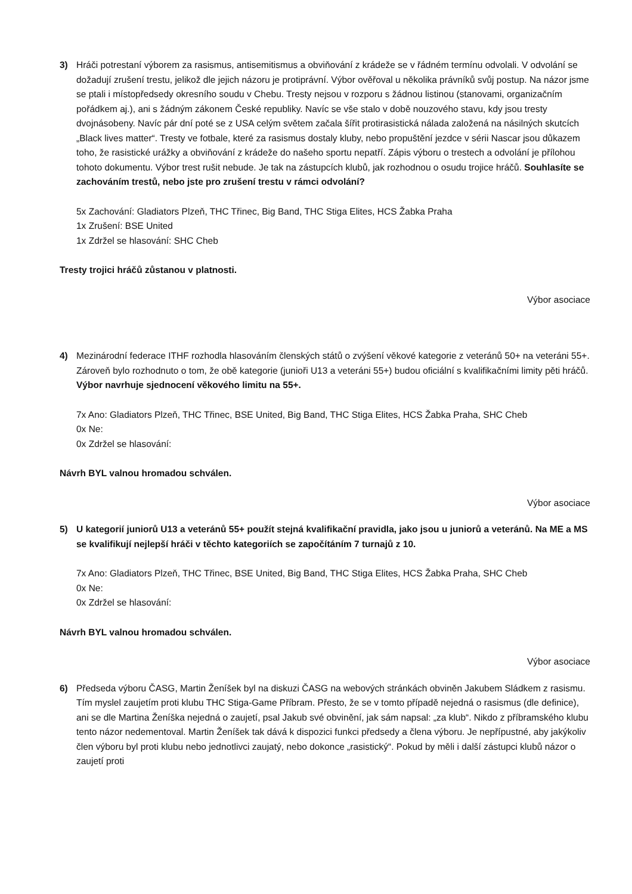3) Hráči potrestaní výborem za rasismus, antisemitismus a obviňování z krádeže se v řádném termínu odvolali. V odvolání se dožadují zrušení trestu, jelikož dle jejich názoru je protiprávní. Výbor ověřoval u několika právníků svůj postup. Na názor jsme se ptali i místopředsedy okresního soudu v Chebu. Tresty nejsou v rozporu s žádnou listinou (stanovami, organizačním pořádkem aj.), ani s žádným zákonem České republiky. Navíc se vše stalo v době nouzového stavu, kdy jsou tresty dvojnásobeny. Navíc pár dní poté se z USA celým světem začala šířit protirasistická nálada založená na násilných skutcích „Black lives matter“. Tresty ve fotbale, které za rasismus dostaly kluby, nebo propuštění jezdce v sérii Nascar jsou důkazem toho, že rasistické urážky a obviňování z krádeže do našeho sportu nepatří. Zápis výboru o trestech a odvolání je přílohou tohoto dokumentu. Výbor trest rušit nebude. Je tak na zástupcích klubů, jak rozhodnou o osudu trojice hráčů. Souhlasíte se zachováním trestů, nebo jste pro zrušení trestu v rámci odvolání?
5x Zachování: Gladiators Plzeň, THC Třinec, Big Band, THC Stiga Elites, HCS Žabka Praha
1x Zrušení: BSE United
1x Zdržel se hlasování: SHC Cheb
Tresty trojici hráčů zůstanou v platnosti.
Výbor asociace
4) Mezinárodní federace ITHF rozhodla hlasováním členských států o zvýšení věkové kategorie z veteránů 50+ na veteráni 55+. Zároveň bylo rozhodnuto o tom, že obě kategorie (junioři U13 a veteráni 55+) budou oficiální s kvalifikačními limity pěti hráčů. Výbor navrhuje sjednocení věkového limitu na 55+.
7x Ano: Gladiators Plzeň, THC Třinec, BSE United, Big Band, THC Stiga Elites, HCS Žabka Praha, SHC Cheb
0x Ne:
0x Zdržel se hlasování:
Návrh BYL valnou hromadou schválen.
Výbor asociace
5) U kategorií juniorů U13 a veteránů 55+ použít stejná kvalifikační pravidla, jako jsou u juniorů a veteránů. Na ME a MS se kvalifikují nejlepší hráči v těchto kategoriích se započítáním 7 turnajů z 10.
7x Ano: Gladiators Plzeň, THC Třinec, BSE United, Big Band, THC Stiga Elites, HCS Žabka Praha, SHC Cheb
0x Ne:
0x Zdržel se hlasování:
Návrh BYL valnou hromadou schválen.
Výbor asociace
6) Předseda výboru ČASG, Martin Ženíšek byl na diskuzi ČASG na webových stránkách obviněn Jakubem Sládkem z rasismu. Tím myslel zaujetím proti klubu THC Stiga-Game Příbram. Přesto, že se v tomto případě nejedná o rasismus (dle definice), ani se dle Martina Ženíška nejedná o zaujetí, psal Jakub své obvinění, jak sám napsal: „za klub“. Nikdo z příbramského klubu tento názor nedementoval. Martin Ženíšek tak dává k dispozici funkci předsedy a člena výboru. Je nepřípustné, aby jakýkoliv člen výboru byl proti klubu nebo jednotlivci zaujatý, nebo dokonce „rasistický“. Pokud by měli i další zástupci klubů názor o zaujetí proti